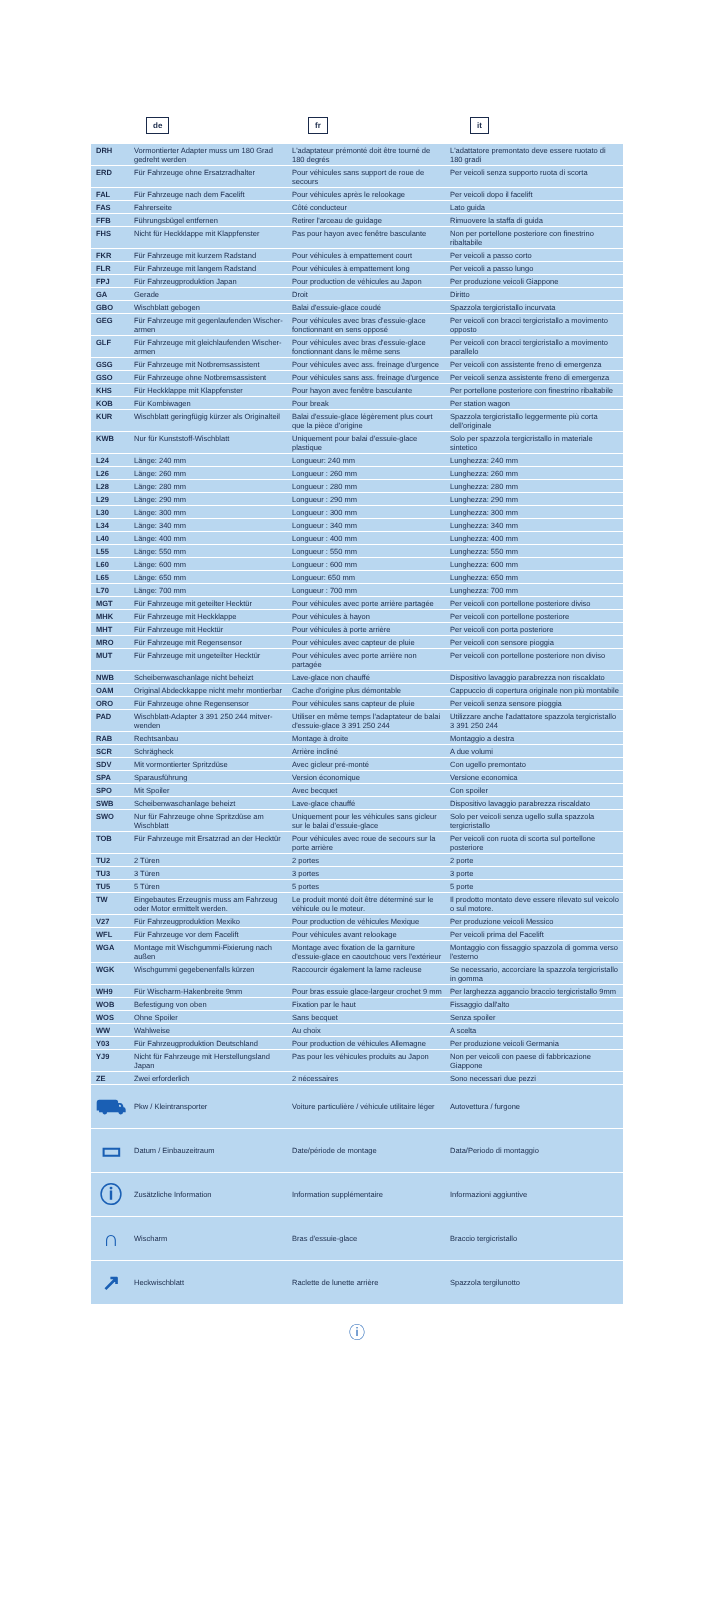de fr it
| DRH | Vormontierter Adapter muss um 180 Grad gedreht werden | L'adaptateur prémonté doit être tourné de 180 degrés | L'adattatore premontato deve essere ruotato di 180 gradi |
| ERD | Für Fahrzeuge ohne Ersatzradhalter | Pour véhicules sans support de roue de secours | Per veicoli senza supporto ruota di scorta |
| FAL | Für Fahrzeuge nach dem Facelift | Pour véhicules après le relookage | Per veicoli dopo il facelift |
| FAS | Fahrerseite | Côté conducteur | Lato guida |
| FFB | Führungsbügel entfernen | Retirer l'arceau de guidage | Rimuovere la staffa di guida |
| FHS | Nicht für Heckklappe mit Klappfenster | Pas pour hayon avec fenêtre basculante | Non per portellone posteriore con finestrino ribaltabile |
| FKR | Für Fahrzeuge mit kurzem Radstand | Pour véhicules à empattement court | Per veicoli a passo corto |
| FLR | Für Fahrzeuge mit langem Radstand | Pour véhicules à empattement long | Per veicoli a passo lungo |
| FPJ | Für Fahrzeugproduktion Japan | Pour production de véhicules au Japon | Per produzione veicoli Giappone |
| GA | Gerade | Droit | Diritto |
| GBO | Wischblatt gebogen | Balai d'essuie-glace coudé | Spazzola tergicristallo incurvata |
| GEG | Für Fahrzeuge mit gegenlaufenden Wischer­armen | Pour véhicules avec bras d'essuie-glace fonc­tionnant en sens opposé | Per veicoli con bracci tergicristallo a movimento opposto |
| GLF | Für Fahrzeuge mit gleichlaufenden Wischer­armen | Pour véhicules avec bras d'essuie-glace fonc­tionnant dans le même sens | Per veicoli con bracci tergicristallo a movimento parallelo |
| GSG | Für Fahrzeuge mit Notbremsassistent | Pour véhicules avec ass. freinage d'urgence | Per veicoli con assistente freno di emergenza |
| GSO | Für Fahrzeuge ohne Notbremsassistent | Pour véhicules sans ass. freinage d'urgence | Per veicoli senza assistente freno di emergenza |
| KHS | Für Heckklappe mit Klappfenster | Pour hayon avec fenêtre basculante | Per portellone posteriore con finestrino ribaltabile |
| KOB | Für Kombiwagen | Pour break | Per station wagon |
| KUR | Wischblatt geringfügig kürzer als Originalteil | Balai d'essuie-glace légèrement plus court que la pièce d'origine | Spazzola tergicristallo leggermente più corta dell'originale |
| KWB | Nur für Kunststoff-Wischblatt | Uniquement pour balai d'essuie-glace plastique | Solo per spazzola tergicristallo in materiale sintetico |
| L24 | Länge: 240 mm | Longueur: 240 mm | Lunghezza: 240 mm |
| L26 | Länge: 260 mm | Longueur : 260 mm | Lunghezza: 260 mm |
| L28 | Länge: 280 mm | Longueur : 280 mm | Lunghezza: 280 mm |
| L29 | Länge: 290 mm | Longueur : 290 mm | Lunghezza: 290 mm |
| L30 | Länge: 300 mm | Longueur : 300 mm | Lunghezza: 300 mm |
| L34 | Länge: 340 mm | Longueur : 340 mm | Lunghezza: 340 mm |
| L40 | Länge: 400 mm | Longueur : 400 mm | Lunghezza: 400 mm |
| L55 | Länge: 550 mm | Longueur : 550 mm | Lunghezza: 550 mm |
| L60 | Länge: 600 mm | Longueur : 600 mm | Lunghezza: 600 mm |
| L65 | Länge: 650 mm | Longueur: 650 mm | Lunghezza: 650 mm |
| L70 | Länge: 700 mm | Longueur : 700 mm | Lunghezza: 700 mm |
| MGT | Für Fahrzeuge mit geteilter Hecktür | Pour véhicules avec porte arrière partagée | Per veicoli con portellone posteriore diviso |
| MHK | Für Fahrzeuge mit Heckklappe | Pour véhicules à hayon | Per veicoli con portellone posteriore |
| MHT | Für Fahrzeuge mit Hecktür | Pour véhicules à porte arrière | Per veicoli con porta posteriore |
| MRO | Für Fahrzeuge mit Regensensor | Pour véhicules avec capteur de pluie | Per veicoli con sensore pioggia |
| MUT | Für Fahrzeuge mit ungeteilter Hecktür | Pour véhicules avec porte arrière non partagée | Per veicoli con portellone posteriore non diviso |
| NWB | Scheibenwaschanlage nicht beheizt | Lave-glace non chauffé | Dispositivo lavaggio parabrezza non riscaldato |
| OAM | Original Abdeckkappe nicht mehr montierbar | Cache d'origine plus démontable | Cappuccio di copertura originale non più montabile |
| ORO | Für Fahrzeuge ohne Regensensor | Pour véhicules sans capteur de pluie | Per veicoli senza sensore pioggia |
| PAD | Wischblatt-Adapter 3 391 250 244 mitver­wenden | Utiliser en même temps l'adaptateur de balai d'essuie-glace 3 391 250 244 | Utilizzare anche l'adattatore spazzola tergicri­stallo 3 391 250 244 |
| RAB | Rechtsanbau | Montage à droite | Montaggio a destra |
| SCR | Schrägheck | Arrière incliné | A due volumi |
| SDV | Mit vormontierter Spritzdüse | Avec gicleur pré-monté | Con ugello premontato |
| SPA | Sparausführung | Version économique | Versione economica |
| SPO | Mit Spoiler | Avec becquet | Con spoiler |
| SWB | Scheibenwaschanlage beheizt | Lave-glace chauffé | Dispositivo lavaggio parabrezza riscaldato |
| SWO | Nur für Fahrzeuge ohne Spritzdüse am Wisch­blatt | Uniquement pour les véhicules sans gicleur sur le balai d'essuie-glace | Solo per veicoli senza ugello sulla spazzola tergicristallo |
| TOB | Für Fahrzeuge mit Ersatzrad an der Hecktür | Pour véhicules avec roue de secours sur la porte arrière | Per veicoli con ruota di scorta sul portellone posteriore |
| TU2 | 2 Türen | 2 portes | 2 porte |
| TU3 | 3 Türen | 3 portes | 3 porte |
| TU5 | 5 Türen | 5 portes | 5 porte |
| TW | Eingebautes Erzeugnis muss am Fahrzeug oder Motor ermittelt werden. | Le produit monté doit être déterminé sur le véhicule ou le moteur. | Il prodotto montato deve essere rilevato sul veicolo o sul motore. |
| V27 | Für Fahrzeugproduktion Mexiko | Pour production de véhicules Mexique | Per produzione veicoli Messico |
| WFL | Für Fahrzeuge vor dem Facelift | Pour véhicules avant relookage | Per veicoli prima del Facelift |
| WGA | Montage mit Wischgummi-Fixierung nach außen | Montage avec fixation de la garniture d'essuie-glace en caoutchouc vers l'extérieur | Montaggio con fissaggio spazzola di gomma verso l'esterno |
| WGK | Wischgummi gegebenenfalls kürzen | Raccourcir également la lame racleuse | Se necessario, accorciare la spazzola tergicri­stallo in gomma |
| WH9 | Für Wischarm-Hakenbreite 9mm | Pour bras essuie glace-largeur crochet 9 mm | Per larghezza aggancio braccio tergicristallo 9mm |
| WOB | Befestigung von oben | Fixation par le haut | Fissaggio dall'alto |
| WOS | Ohne Spoiler | Sans becquet | Senza spoiler |
| WW | Wahlweise | Au choix | A scelta |
| Y03 | Für Fahrzeugproduktion Deutschland | Pour production de véhicules Allemagne | Per produzione veicoli Germania |
| YJ9 | Nicht für Fahrzeuge mit Herstellungsland Japan | Pas pour les véhicules produits au Japon | Non per veicoli con paese di fabbricazione Giappone |
| ZE | Zwei erforderlich | 2 nécessaires | Sono necessari due pezzi |
| ⛟ | Pkw / Kleintransporter | Voiture particulière / véhicule utilitaire léger | Autovettura / furgone |
| ▭ | Datum / Einbauzeitraum | Date/période de montage | Data/Periodo di montaggio |
| ⓘ | Zusätzliche Information | Information supplémentaire | Informazioni aggiuntive |
| ∩ | Wischarm | Bras d'essuie-glace | Braccio tergicristallo |
| ↗ | Heckwischblatt | Raclette de lunette arrière | Spazzola tergilunotto |
ⓘ